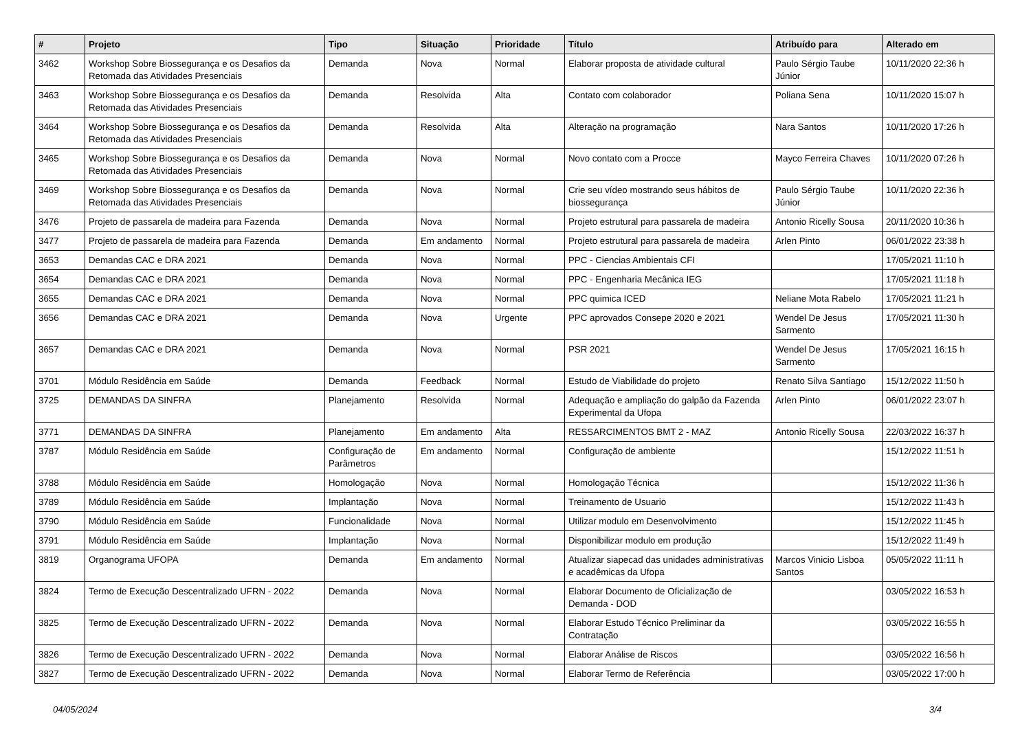| # | Projeto | Tipo | Situação | Prioridade | Título | Atribuído para | Alterado em |
| --- | --- | --- | --- | --- | --- | --- | --- |
| 3462 | Workshop Sobre Biossegurança e os Desafios da Retomada das Atividades Presenciais | Demanda | Nova | Normal | Elaborar proposta de atividade cultural | Paulo Sérgio Taube Júnior | 10/11/2020 22:36 h |
| 3463 | Workshop Sobre Biossegurança e os Desafios da Retomada das Atividades Presenciais | Demanda | Resolvida | Alta | Contato com colaborador | Poliana Sena | 10/11/2020 15:07 h |
| 3464 | Workshop Sobre Biossegurança e os Desafios da Retomada das Atividades Presenciais | Demanda | Resolvida | Alta | Alteração na programação | Nara Santos | 10/11/2020 17:26 h |
| 3465 | Workshop Sobre Biossegurança e os Desafios da Retomada das Atividades Presenciais | Demanda | Nova | Normal | Novo contato com a Procce | Mayco Ferreira Chaves | 10/11/2020 07:26 h |
| 3469 | Workshop Sobre Biossegurança e os Desafios da Retomada das Atividades Presenciais | Demanda | Nova | Normal | Crie seu vídeo mostrando seus hábitos de biossegurança | Paulo Sérgio Taube Júnior | 10/11/2020 22:36 h |
| 3476 | Projeto de passarela de madeira para Fazenda | Demanda | Nova | Normal | Projeto estrutural para passarela de madeira | Antonio Ricelly Sousa | 20/11/2020 10:36 h |
| 3477 | Projeto de passarela de madeira para Fazenda | Demanda | Em andamento | Normal | Projeto estrutural para passarela de madeira | Arlen Pinto | 06/01/2022 23:38 h |
| 3653 | Demandas CAC e DRA 2021 | Demanda | Nova | Normal | PPC - Ciencias Ambientais CFI | | 17/05/2021 11:10 h |
| 3654 | Demandas CAC e DRA 2021 | Demanda | Nova | Normal | PPC - Engenharia Mecânica IEG | | 17/05/2021 11:18 h |
| 3655 | Demandas CAC e DRA 2021 | Demanda | Nova | Normal | PPC quimica ICED | Neliane Mota Rabelo | 17/05/2021 11:21 h |
| 3656 | Demandas CAC e DRA 2021 | Demanda | Nova | Urgente | PPC aprovados Consepe 2020 e 2021 | Wendel De Jesus Sarmento | 17/05/2021 11:30 h |
| 3657 | Demandas CAC e DRA 2021 | Demanda | Nova | Normal | PSR 2021 | Wendel De Jesus Sarmento | 17/05/2021 16:15 h |
| 3701 | Módulo Residência em Saúde | Demanda | Feedback | Normal | Estudo de Viabilidade do projeto | Renato Silva Santiago | 15/12/2022 11:50 h |
| 3725 | DEMANDAS DA SINFRA | Planejamento | Resolvida | Normal | Adequação e ampliação do galpão da Fazenda Experimental da Ufopa | Arlen Pinto | 06/01/2022 23:07 h |
| 3771 | DEMANDAS DA SINFRA | Planejamento | Em andamento | Alta | RESSARCIMENTOS BMT 2 - MAZ | Antonio Ricelly Sousa | 22/03/2022 16:37 h |
| 3787 | Módulo Residência em Saúde | Configuração de Parâmetros | Em andamento | Normal | Configuração de ambiente | | 15/12/2022 11:51 h |
| 3788 | Módulo Residência em Saúde | Homologação | Nova | Normal | Homologação Técnica | | 15/12/2022 11:36 h |
| 3789 | Módulo Residência em Saúde | Implantação | Nova | Normal | Treinamento de Usuario | | 15/12/2022 11:43 h |
| 3790 | Módulo Residência em Saúde | Funcionalidade | Nova | Normal | Utilizar modulo em Desenvolvimento | | 15/12/2022 11:45 h |
| 3791 | Módulo Residência em Saúde | Implantação | Nova | Normal | Disponibilizar modulo em produção | | 15/12/2022 11:49 h |
| 3819 | Organograma UFOPA | Demanda | Em andamento | Normal | Atualizar siapecad das unidades administrativas e acadêmicas da Ufopa | Marcos Vinicio Lisboa Santos | 05/05/2022 11:11 h |
| 3824 | Termo de Execução Descentralizado UFRN - 2022 | Demanda | Nova | Normal | Elaborar Documento de Oficialização de Demanda - DOD | | 03/05/2022 16:53 h |
| 3825 | Termo de Execução Descentralizado UFRN - 2022 | Demanda | Nova | Normal | Elaborar Estudo Técnico Preliminar da Contratação | | 03/05/2022 16:55 h |
| 3826 | Termo de Execução Descentralizado UFRN - 2022 | Demanda | Nova | Normal | Elaborar Análise de Riscos | | 03/05/2022 16:56 h |
| 3827 | Termo de Execução Descentralizado UFRN - 2022 | Demanda | Nova | Normal | Elaborar Termo de Referência | | 03/05/2022 17:00 h |
04/05/2024 3/4